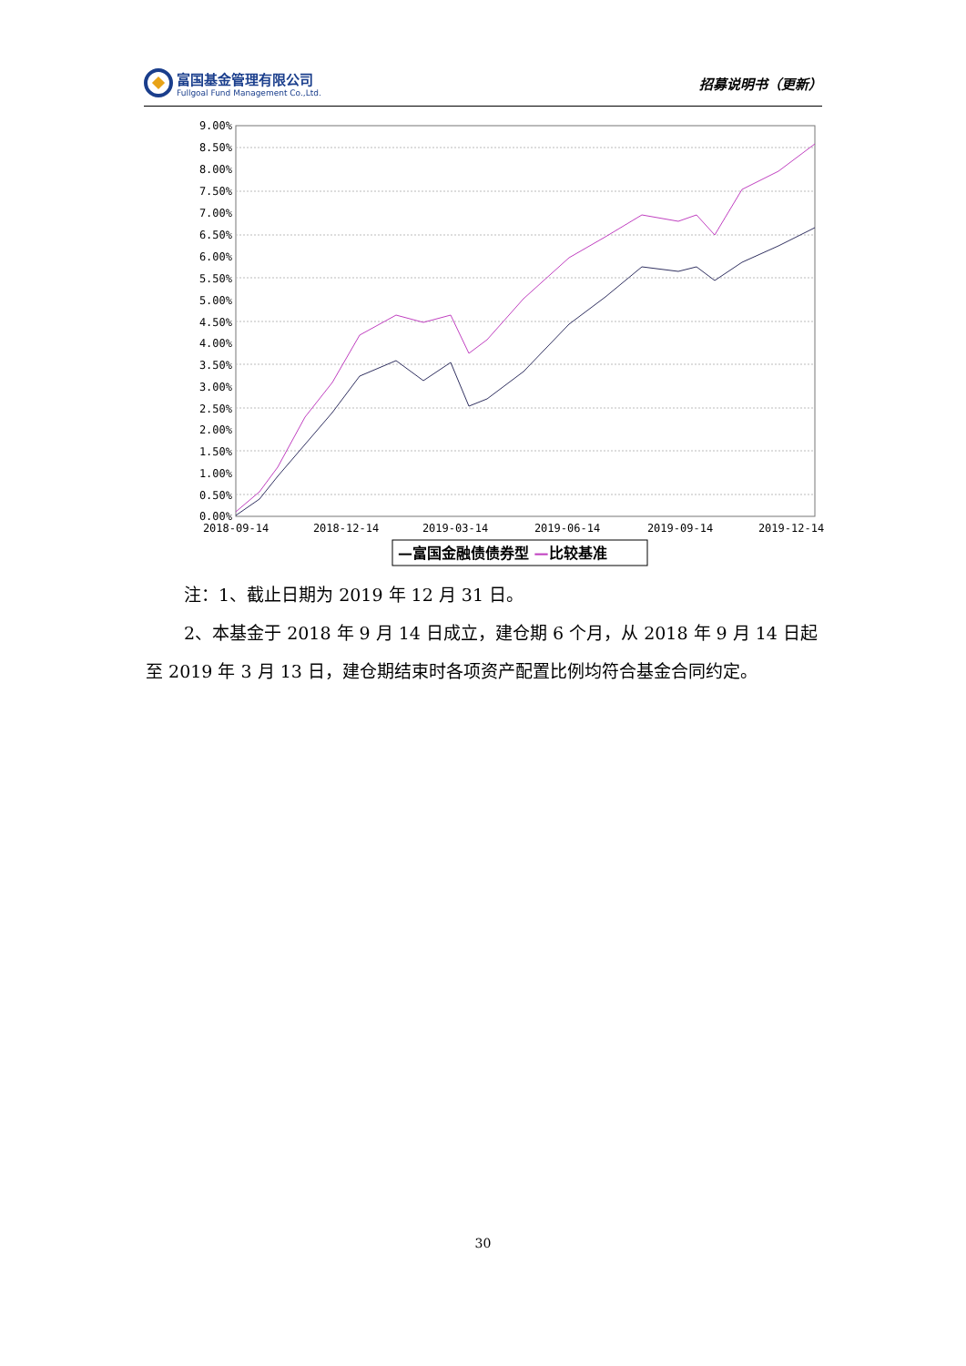富国基金管理有限公司
Fullgoal Fund Management Co.,Ltd.
招募说明书（更新）
9.00%
8.50%
8.00%
7.50%
7.00%
6.50%
6.00%
5.50%
5.00%
4.50%
4.00%
3.50%
3.00%
2.50%
2.00%
1.50%
1.00%
0.50%
0.00%
2018-09-14
2018-12-14
2019-03-14
2019-06-14
2019-09-14
2019-12-14
—富国金融债债券型 —比较基准
注：1、截止日期为 2019 年 12 月 31 日。
2、本基金于 2018 年 9 月 14 日成立，建仓期 6 个月，从 2018 年 9 月 14 日起至 2019 年 3 月 13 日，建仓期结束时各项资产配置比例均符合基金合同约定。
30